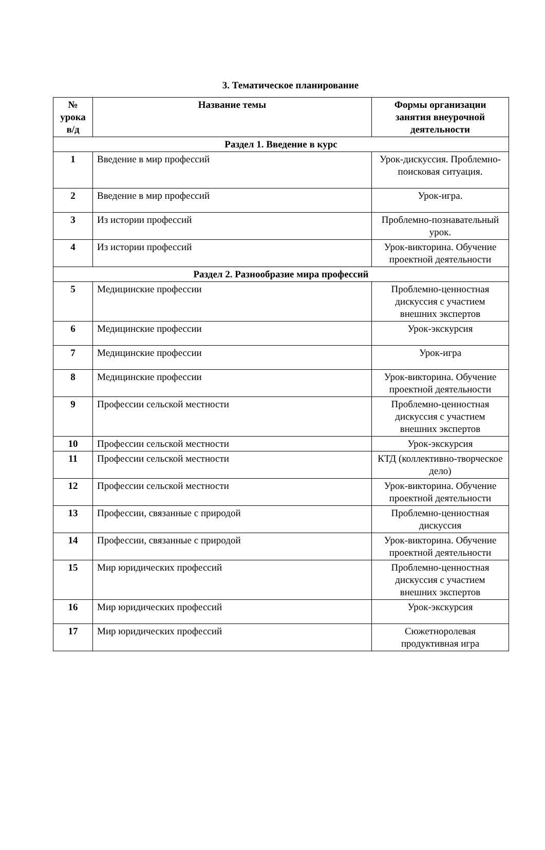3. Тематическое планирование
| № урока в/д | Название темы | Формы организации занятия внеурочной деятельности |
| --- | --- | --- |
| Раздел 1. Введение в курс | | |
| 1 | Введение в мир профессий | Урок-дискуссия. Проблемно-поисковая ситуация. |
| 2 | Введение в мир профессий | Урок-игра. |
| 3 | Из истории профессий | Проблемно-познавательный урок. |
| 4 | Из истории профессий | Урок-викторина. Обучение проектной деятельности |
| Раздел 2. Разнообразие мира профессий | | |
| 5 | Медицинские профессии | Проблемно-ценностная дискуссия с участием внешних экспертов |
| 6 | Медицинские профессии | Урок-экскурсия |
| 7 | Медицинские профессии | Урок-игра |
| 8 | Медицинские профессии | Урок-викторина. Обучение проектной деятельности |
| 9 | Профессии сельской местности | Проблемно-ценностная дискуссия с участием внешних экспертов |
| 10 | Профессии сельской местности | Урок-экскурсия |
| 11 | Профессии сельской местности | КТД (коллективно-творческое дело) |
| 12 | Профессии сельской местности | Урок-викторина. Обучение проектной деятельности |
| 13 | Профессии, связанные с природой | Проблемно-ценностная дискуссия |
| 14 | Профессии, связанные с природой | Урок-викторина. Обучение проектной деятельности |
| 15 | Мир юридических профессий | Проблемно-ценностная дискуссия с участием внешних экспертов |
| 16 | Мир юридических профессий | Урок-экскурсия |
| 17 | Мир юридических профессий | Сюжетноролевая продуктивная игра |